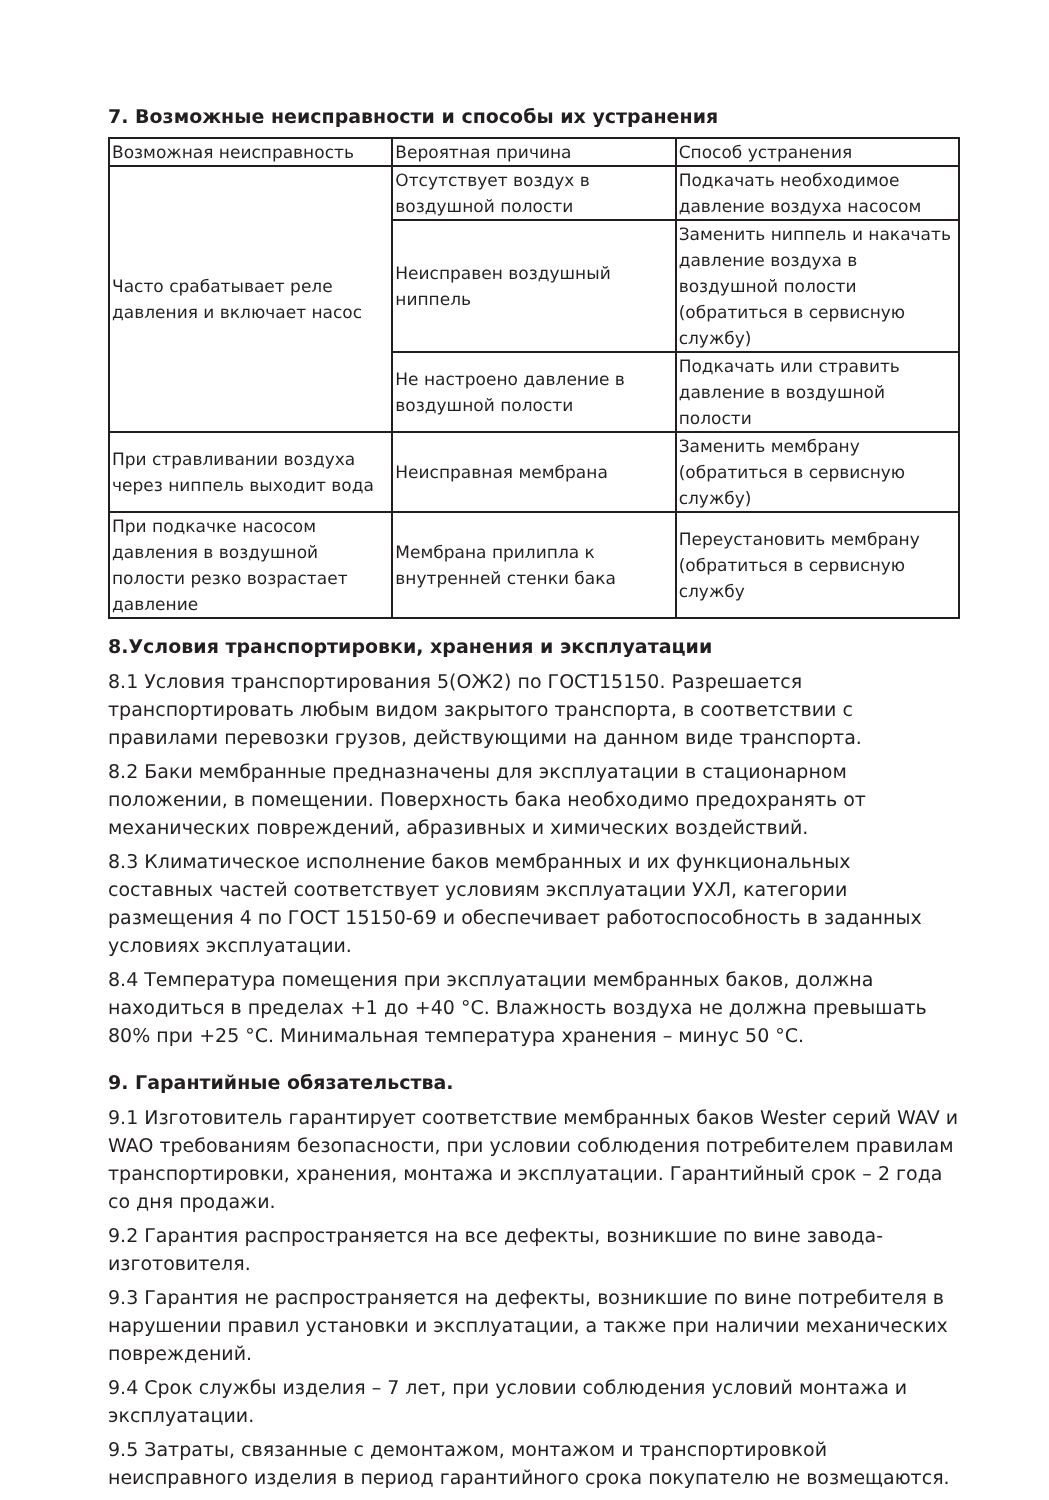7. Возможные неисправности и способы их устранения
| Возможная неисправность | Вероятная причина | Способ устранения |
| Часто срабатывает реле давления и включает насос | Отсутствует воздух в воздушной полости | Подкачать необходимое давление воздуха насосом |
| | Неисправен воздушный ниппель | Заменить ниппель и накачать давление воздуха в воздушной полости (обратиться в сервисную службу) |
| | Не настроено давление в воздушной полости | Подкачать или стравить давление в воздушной полости |
| При стравливании воздуха через ниппель выходит вода | Неисправная мембрана | Заменить мембрану (обратиться в сервисную службу) |
| При подкачке насосом давления в воздушной полости резко возрастает давление | Мембрана прилипла к внутренней стенки бака | Переустановить мембрану (обратиться в сервисную службу |
8.Условия транспортировки, хранения и эксплуатации
8.1 Условия транспортирования 5(ОЖ2) по ГОСТ15150. Разрешается транспортировать любым видом закрытого транспорта, в соответствии с правилами перевозки грузов, действующими на данном виде транспорта.
8.2 Баки мембранные предназначены для эксплуатации в стационарном положении, в помещении. Поверхность бака необходимо предохранять от механических повреждений, абразивных и химических воздействий.
8.3 Климатическое исполнение баков мембранных и их функциональных составных частей соответствует условиям эксплуатации УХЛ, категории размещения 4 по ГОСТ 15150-69 и обеспечивает работоспособность в заданных условиях эксплуатации.
8.4 Температура помещения при эксплуатации мембранных баков, должна находиться в пределах +1 до +40 °С. Влажность воздуха не должна превышать 80% при +25 °С. Минимальная температура хранения – минус 50 °С.
9. Гарантийные обязательства.
9.1 Изготовитель гарантирует соответствие мембранных баков Wester серий WAV и WAO требованиям безопасности, при условии соблюдения потребителем правилам транспортировки, хранения, монтажа и эксплуатации. Гарантийный срок – 2 года со дня продажи.
9.2 Гарантия распространяется на все дефекты, возникшие по вине завода-изготовителя.
9.3 Гарантия не распространяется на дефекты, возникшие по вине потребителя в нарушении правил установки и эксплуатации, а также при наличии механических повреждений.
9.4 Срок службы изделия – 7 лет, при условии соблюдения условий монтажа и эксплуатации.
9.5 Затраты, связанные с демонтажом, монтажом и транспортировкой неисправного изделия в период гарантийного срока покупателю не возмещаются.